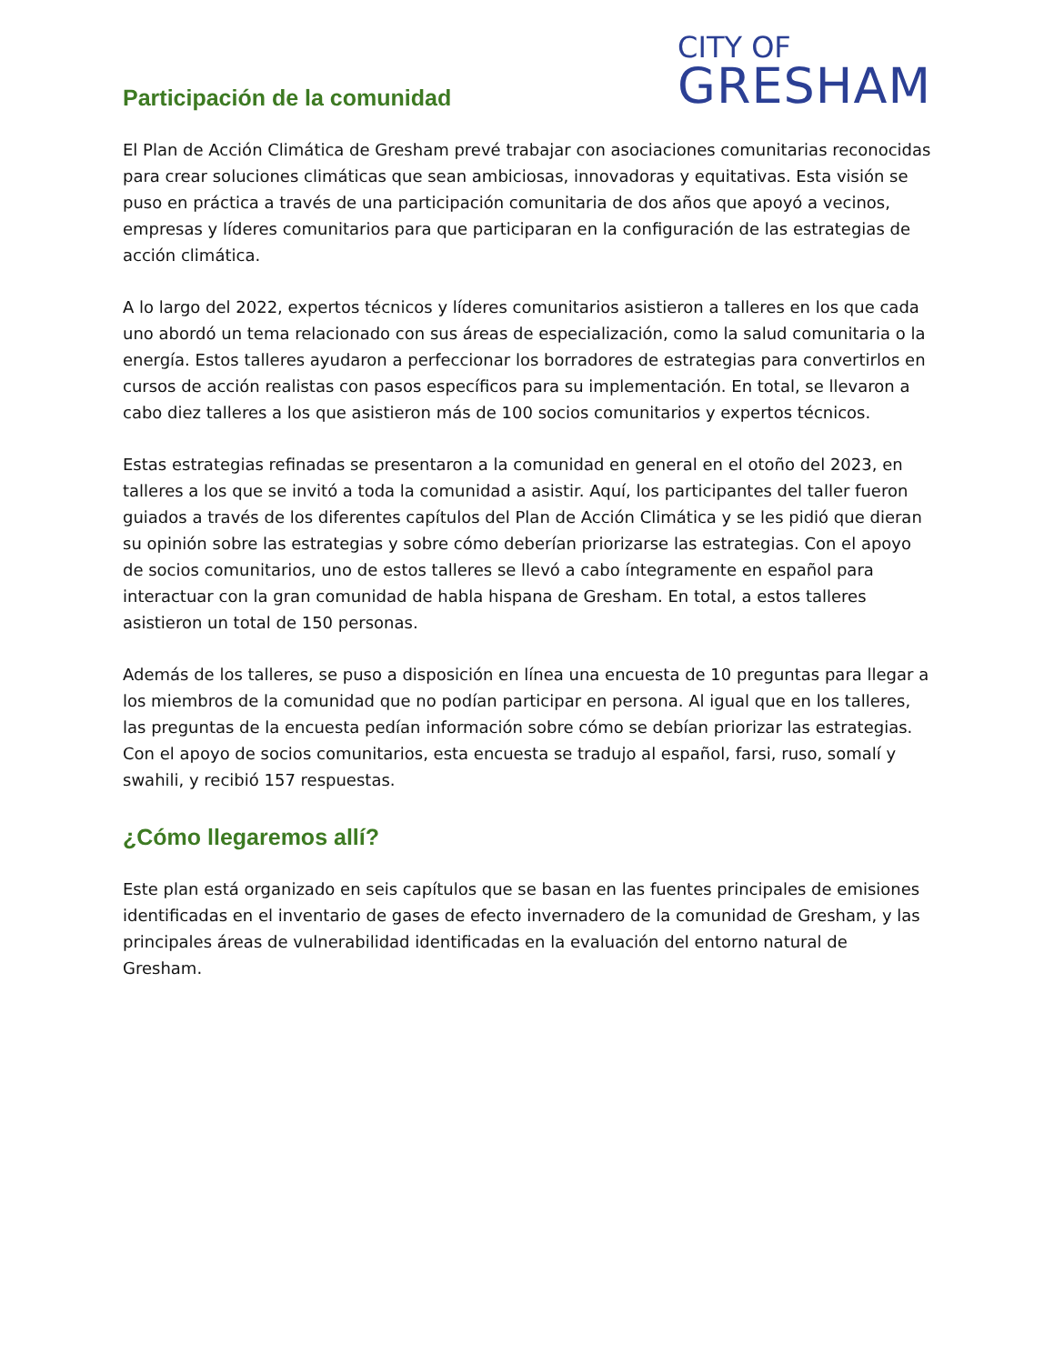Participación de la comunidad
CITY OF
GRESHAM
El Plan de Acción Climática de Gresham prevé trabajar con asociaciones comunitarias reconocidas para crear soluciones climáticas que sean ambiciosas, innovadoras y equitativas. Esta visión se puso en práctica a través de una participación comunitaria de dos años que apoyó a vecinos, empresas y líderes comunitarios para que participaran en la configuración de las estrategias de acción climática.
A lo largo del 2022, expertos técnicos y líderes comunitarios asistieron a talleres en los que cada uno abordó un tema relacionado con sus áreas de especialización, como la salud comunitaria o la energía. Estos talleres ayudaron a perfeccionar los borradores de estrategias para convertirlos en cursos de acción realistas con pasos específicos para su implementación. En total, se llevaron a cabo diez talleres a los que asistieron más de 100 socios comunitarios y expertos técnicos.
Estas estrategias refinadas se presentaron a la comunidad en general en el otoño del 2023, en talleres a los que se invitó a toda la comunidad a asistir. Aquí, los participantes del taller fueron guiados a través de los diferentes capítulos del Plan de Acción Climática y se les pidió que dieran su opinión sobre las estrategias y sobre cómo deberían priorizarse las estrategias. Con el apoyo de socios comunitarios, uno de estos talleres se llevó a cabo íntegramente en español para interactuar con la gran comunidad de habla hispana de Gresham. En total, a estos talleres asistieron un total de 150 personas.
Además de los talleres, se puso a disposición en línea una encuesta de 10 preguntas para llegar a los miembros de la comunidad que no podían participar en persona. Al igual que en los talleres, las preguntas de la encuesta pedían información sobre cómo se debían priorizar las estrategias. Con el apoyo de socios comunitarios, esta encuesta se tradujo al español, farsi, ruso, somalí y swahili, y recibió 157 respuestas.
¿Cómo llegaremos allí?
Este plan está organizado en seis capítulos que se basan en las fuentes principales de emisiones identificadas en el inventario de gases de efecto invernadero de la comunidad de Gresham, y las principales áreas de vulnerabilidad identificadas en la evaluación del entorno natural de Gresham.